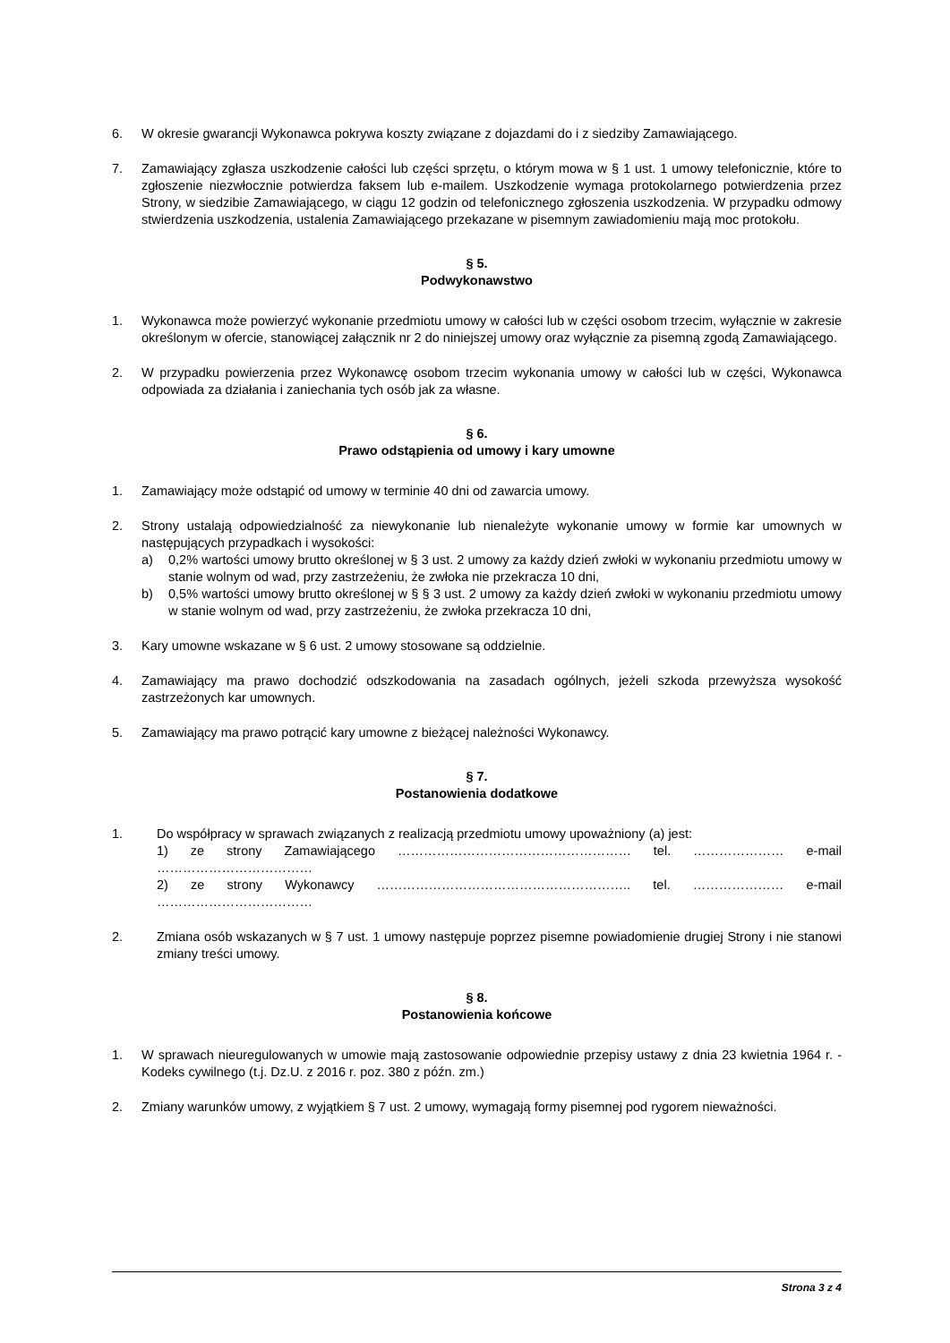6. W okresie gwarancji Wykonawca pokrywa koszty związane z dojazdami do i z siedziby Zamawiającego.
7. Zamawiający zgłasza uszkodzenie całości lub części sprzętu, o którym mowa w § 1 ust. 1 umowy telefonicznie, które to zgłoszenie niezwłocznie potwierdza faksem lub e-mailem. Uszkodzenie wymaga protokolarnego potwierdzenia przez Strony, w siedzibie Zamawiającego, w ciągu 12 godzin od telefonicznego zgłoszenia uszkodzenia. W przypadku odmowy stwierdzenia uszkodzenia, ustalenia Zamawiającego przekazane w pisemnym zawiadomieniu mają moc protokołu.
§ 5.
Podwykonawstwo
1. Wykonawca może powierzyć wykonanie przedmiotu umowy w całości lub w części osobom trzecim, wyłącznie w zakresie określonym w ofercie, stanowiącej załącznik nr 2 do niniejszej umowy oraz wyłącznie za pisemną zgodą Zamawiającego.
2. W przypadku powierzenia przez Wykonawcę osobom trzecim wykonania umowy w całości lub w części, Wykonawca odpowiada za działania i zaniechania tych osób jak za własne.
§ 6.
Prawo odstąpienia od umowy i kary umowne
1. Zamawiający może odstąpić od umowy w terminie 40 dni od zawarcia umowy.
2. Strony ustalają odpowiedzialność za niewykonanie lub nienależyte wykonanie umowy w formie kar umownych w następujących przypadkach i wysokości:
a) 0,2% wartości umowy brutto określonej w § 3 ust. 2 umowy za każdy dzień zwłoki w wykonaniu przedmiotu umowy w stanie wolnym od wad, przy zastrzeżeniu, że zwłoka nie przekracza 10 dni,
b) 0,5% wartości umowy brutto określonej w § § 3 ust. 2 umowy za każdy dzień zwłoki w wykonaniu przedmiotu umowy w stanie wolnym od wad, przy zastrzeżeniu, że zwłoka przekracza 10 dni,
3. Kary umowne wskazane w § 6 ust. 2 umowy stosowane są oddzielnie.
4. Zamawiający ma prawo dochodzić odszkodowania na zasadach ogólnych, jeżeli szkoda przewyższa wysokość zastrzeżonych kar umownych.
5. Zamawiający ma prawo potrącić kary umowne z bieżącej należności Wykonawcy.
§ 7.
Postanowienia dodatkowe
1. Do współpracy w sprawach związanych z realizacją przedmiotu umowy upoważniony (a) jest:
1) ze strony Zamawiającego ……………………………………………… tel. ………………… e-mail ………………………………
2) ze strony Wykonawcy ………………………………………………….. tel. ………………… e-mail ………………………………
2. Zmiana osób wskazanych w § 7 ust. 1 umowy następuje poprzez pisemne powiadomienie drugiej Strony i nie stanowi zmiany treści umowy.
§ 8.
Postanowienia końcowe
1. W sprawach nieuregulowanych w umowie mają zastosowanie odpowiednie przepisy ustawy z dnia 23 kwietnia 1964 r. - Kodeks cywilnego (t.j. Dz.U. z 2016 r. poz. 380 z późn. zm.)
2. Zmiany warunków umowy, z wyjątkiem § 7 ust. 2 umowy, wymagają formy pisemnej pod rygorem nieważności.
Strona 3 z 4